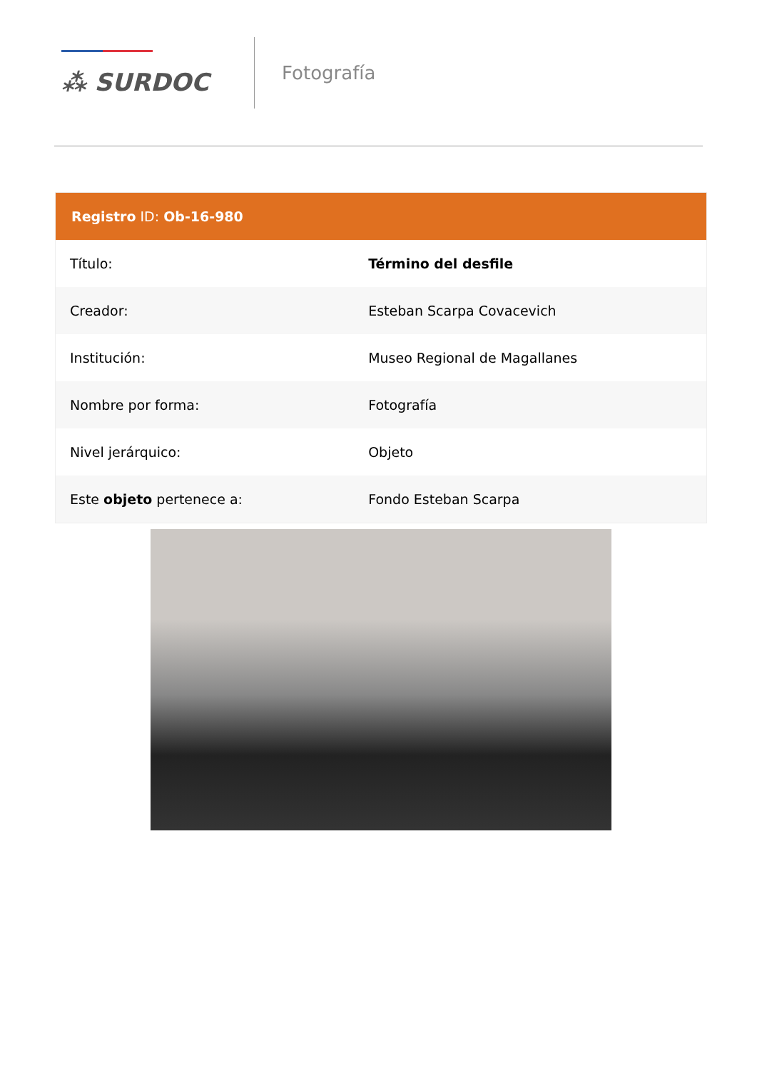⁂ SURDOC
Fotografía
| Registro ID: Ob-16-980 | |
| --- | --- |
| Título: | Término del desfile |
| Creador: | Esteban Scarpa Covacevich |
| Institución: | Museo Regional de Magallanes |
| Nombre por forma: | Fotografía |
| Nivel jerárquico: | Objeto |
| Este objeto pertenece a: | Fondo Esteban Scarpa |